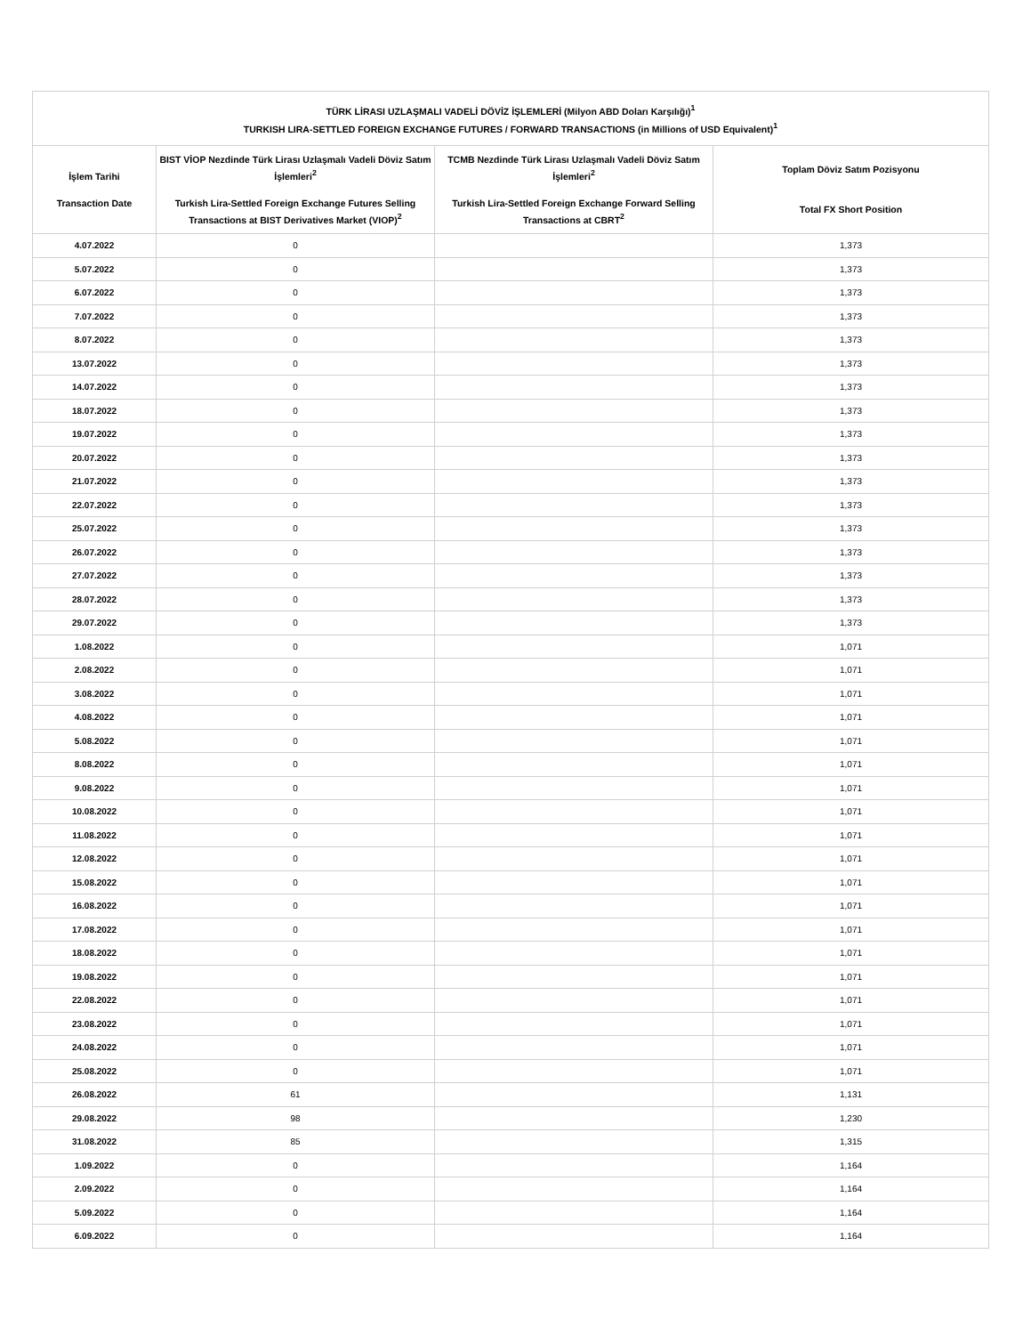| TÜRK LİRASI UZLAŞMALI VADELİ DÖVİZ İŞLEMLERİ (Milyon ABD Doları Karşılığı)<sup>1</sup> TURKISH LIRA-SETTLED FOREIGN EXCHANGE FUTURES / FORWARD TRANSACTIONS (in Millions of USD Equivalent)<sup>1</sup> | | | |
| --- | --- | --- | --- |
| İşlem Tarihi Transaction Date | BIST VİOP Nezdinde Türk Lirası Uzlaşmalı Vadeli Döviz Satım İşlemleri<sup>2</sup> Turkish Lira-Settled Foreign Exchange Futures Selling Transactions at BIST Derivatives Market (VIOP)<sup>2</sup> | TCMB Nezdinde Türk Lirası Uzlaşmalı Vadeli Döviz Satım İşlemleri<sup>2</sup> Turkish Lira-Settled Foreign Exchange Forward Selling Transactions at CBRT<sup>2</sup> | Toplam Döviz Satım Pozisyonu Total FX Short Position |
| 4.07.2022 | 0 | | 1,373 |
| 5.07.2022 | 0 | | 1,373 |
| 6.07.2022 | 0 | | 1,373 |
| 7.07.2022 | 0 | | 1,373 |
| 8.07.2022 | 0 | | 1,373 |
| 13.07.2022 | 0 | | 1,373 |
| 14.07.2022 | 0 | | 1,373 |
| 18.07.2022 | 0 | | 1,373 |
| 19.07.2022 | 0 | | 1,373 |
| 20.07.2022 | 0 | | 1,373 |
| 21.07.2022 | 0 | | 1,373 |
| 22.07.2022 | 0 | | 1,373 |
| 25.07.2022 | 0 | | 1,373 |
| 26.07.2022 | 0 | | 1,373 |
| 27.07.2022 | 0 | | 1,373 |
| 28.07.2022 | 0 | | 1,373 |
| 29.07.2022 | 0 | | 1,373 |
| 1.08.2022 | 0 | | 1,071 |
| 2.08.2022 | 0 | | 1,071 |
| 3.08.2022 | 0 | | 1,071 |
| 4.08.2022 | 0 | | 1,071 |
| 5.08.2022 | 0 | | 1,071 |
| 8.08.2022 | 0 | | 1,071 |
| 9.08.2022 | 0 | | 1,071 |
| 10.08.2022 | 0 | | 1,071 |
| 11.08.2022 | 0 | | 1,071 |
| 12.08.2022 | 0 | | 1,071 |
| 15.08.2022 | 0 | | 1,071 |
| 16.08.2022 | 0 | | 1,071 |
| 17.08.2022 | 0 | | 1,071 |
| 18.08.2022 | 0 | | 1,071 |
| 19.08.2022 | 0 | | 1,071 |
| 22.08.2022 | 0 | | 1,071 |
| 23.08.2022 | 0 | | 1,071 |
| 24.08.2022 | 0 | | 1,071 |
| 25.08.2022 | 0 | | 1,071 |
| 26.08.2022 | 61 | | 1,131 |
| 29.08.2022 | 98 | | 1,230 |
| 31.08.2022 | 85 | | 1,315 |
| 1.09.2022 | 0 | | 1,164 |
| 2.09.2022 | 0 | | 1,164 |
| 5.09.2022 | 0 | | 1,164 |
| 6.09.2022 | 0 | | 1,164 |